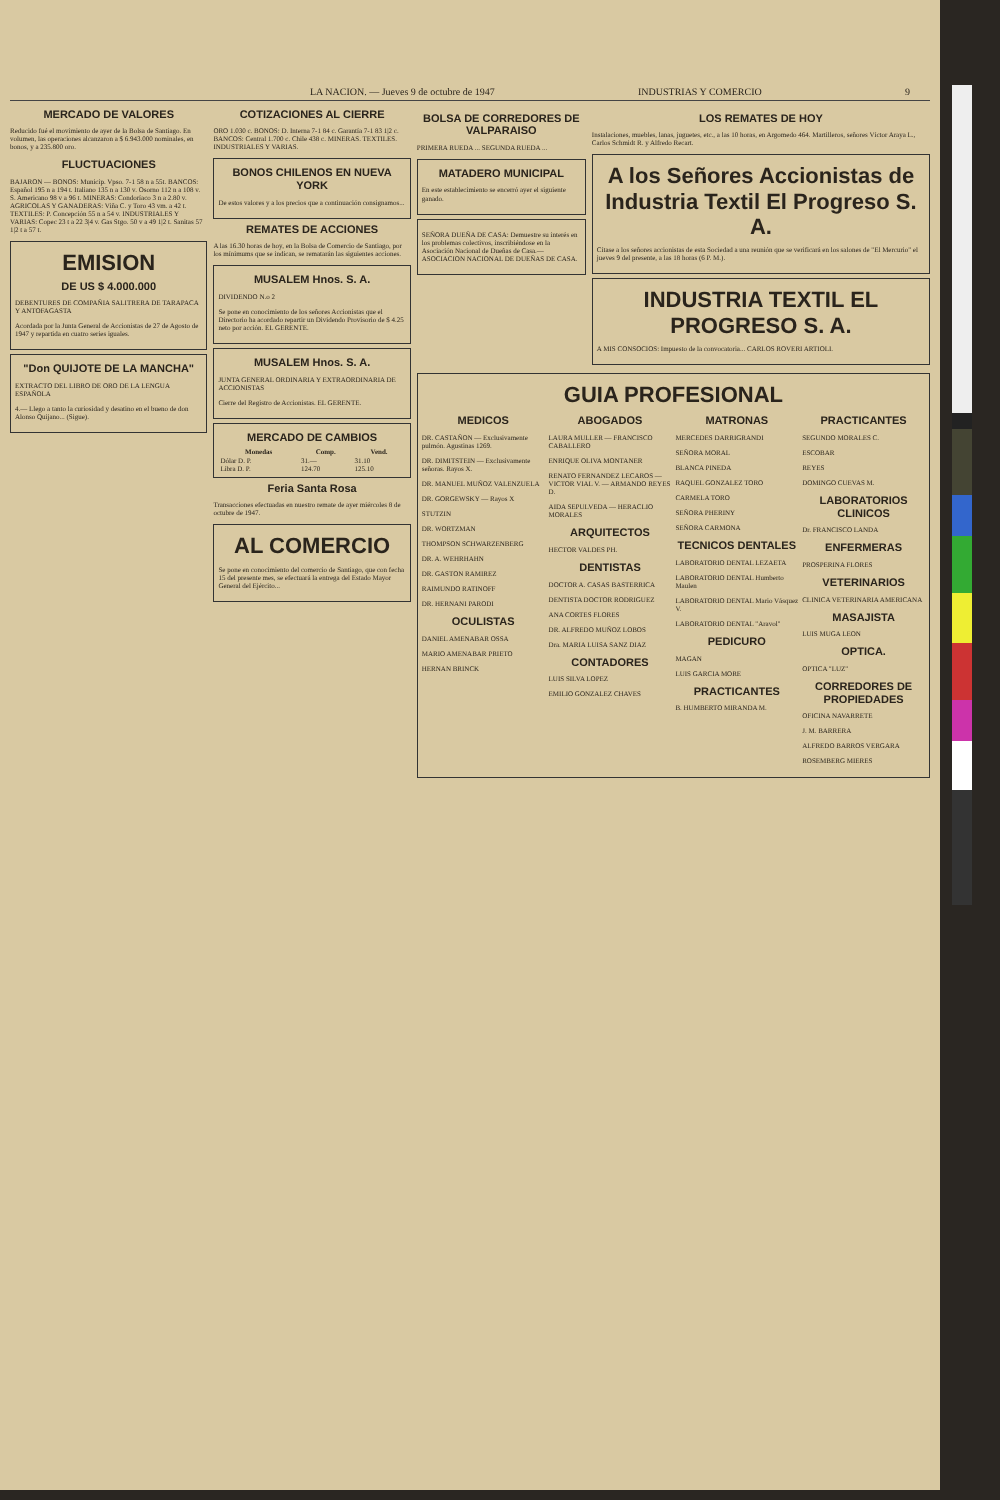LA NACION. — Jueves 9 de octubre de 1947 INDUSTRIAS Y COMERCIO 9
MERCADO DE VALORES
Reducido fué el movimiento de ayer de la Bolsa de Santiago. En volumen, las operaciones alcanzaron a $ 6.943.000 nominales, en bonos, y a 235.800 oro.
FLUCTUACIONES
BAJARON — BONOS: Municip. Vpso. 7-1 58 n a 55t. BANCOS: Español 195 n a 194 t. Italiano 135 n a 130 v. Osorno 112 n a 108 v. S. Americano 98 v a 96 t. MINERAS: Condoríaco 3 n a 2.80 v. AGRICOLAS Y GANADERAS: Viña C. y Toro 43 vm. a 42 t. TEXTILES: P. Concepción 55 n a 54 v. INDUSTRIALES Y VARIAS: Copec 23 t a 22 3|4 v. Gas Stgo. 50 v a 49 1|2 t. Sanitas 57 1|2 t a 57 t.
EMISION
DE US $ 4.000.000
DEBENTURES DE COMPAÑIA SALITRERA DE TARAPACA Y ANTOFAGASTA
Acordada por la Junta General de Accionistas de 27 de Agosto de 1947 y repartida en cuatro series iguales.
"Don QUIJOTE DE LA MANCHA"
EXTRACTO DEL LIBRO DE ORO DE LA LENGUA ESPAÑOLA
4.— Llego a tanto la curiosidad y desatino en el bueno de don Alonso Quijano... (Sigue).
COTIZACIONES AL CIERRE
ORO 1.030 c. BONOS: D. Interna 7-1 84 c. Garantía 7-1 83 1|2 c. BANCOS: Central 1.700 c. Chile 438 c. MINERAS. TEXTILES. INDUSTRIALES Y VARIAS.
BONOS CHILENOS EN NUEVA YORK
De estos valores y a los precios que a continuación consignamos...
REMATES DE ACCIONES
A las 16.30 horas de hoy, en la Bolsa de Comercio de Santiago, por los mínimums que se indican, se rematarán las siguientes acciones.
MUSALEM Hnos. S. A.
DIVIDENDO N.o 2
Se pone en conocimiento de los señores Accionistas que el Directorio ha acordado repartir un Dividendo Provisorio de $ 4.25 neto por acción. EL GERENTE.
MUSALEM Hnos. S. A.
JUNTA GENERAL ORDINARIA Y EXTRAORDINARIA DE ACCIONISTAS
Cierre del Registro de Accionistas. EL GERENTE.
MERCADO DE CAMBIOS
| Monedas | Comp. | Vend. |
| --- | --- | --- |
| Dólar D. P. | 31.— | 31.10 |
| Libra D. P. | 124.70 | 125.10 |
Feria Santa Rosa
Transacciones efectuadas en nuestro remate de ayer miércoles 8 de octubre de 1947.
AL COMERCIO
Se pone en conocimiento del comercio de Santiago, que con fecha 15 del presente mes, se efectuará la entrega del Estado Mayor General del Ejército...
BOLSA DE CORREDORES DE VALPARAISO
PRIMERA RUEDA ... SEGUNDA RUEDA ...
MATADERO MUNICIPAL
En este establecimiento se encerró ayer el siguiente ganado.
SEÑORA DUEÑA DE CASA: Demuestre su interés en los problemas colectivos, inscribiéndose en la Asociación Nacional de Dueñas de Casa.—ASOCIACION NACIONAL DE DUEÑAS DE CASA.
LOS REMATES DE HOY
Instalaciones, muebles, lanas, juguetes, etc., a las 10 horas, en Argomedo 464. Martilleros, señores Víctor Araya L., Carlos Schmidt R. y Alfredo Recart.
A los Señores Accionistas de Industria Textil El Progreso S. A.
Cítase a los señores accionistas de esta Sociedad a una reunión que se verificará en los salones de "El Mercurio" el jueves 9 del presente, a las 18 horas (6 P. M.).
INDUSTRIA TEXTIL EL PROGRESO S. A.
A MIS CONSOCIOS: Impuesto de la convocatoria... CARLOS ROVERI ARTIOLI.
GUIA PROFESIONAL
MEDICOS
DR. CASTAÑON — Exclusivamente pulmón. Agustinas 1269.
DR. DIMITSTEIN — Exclusivamente señoras. Rayos X.
DR. MANUEL MUÑOZ VALENZUELA
DR. GORGEWSKY — Rayos X
STUTZIN
DR. WORTZMAN
THOMPSON SCHWARZENBERG
DR. A. WEHRHAHN
DR. GASTON RAMIREZ
RAIMUNDO RATINOFF
DR. HERNANI PARODI
OCULISTAS
DANIEL AMENABAR OSSA
MARIO AMENABAR PRIETO
HERNAN BRINCK
ABOGADOS
LAURA MULLER — FRANCISCO CABALLERO
ENRIQUE OLIVA MONTANER
RENATO FERNANDEZ LECAROS — VICTOR VIAL V. — ARMANDO REYES D.
AIDA SEPULVEDA — HERACLIO MORALES
ARQUITECTOS
HECTOR VALDES PH.
DENTISTAS
DOCTOR A. CASAS BASTERRICA
DENTISTA DOCTOR RODRIGUEZ
ANA CORTES FLORES
DR. ALFREDO MUÑOZ LOBOS
Dra. MARIA LUISA SANZ DIAZ
CONTADORES
LUIS SILVA LOPEZ
EMILIO GONZALEZ CHAVES
MATRONAS
MERCEDES DARRIGRANDI
SEÑORA MORAL
BLANCA PINEDA
RAQUEL GONZALEZ TORO
CARMELA TORO
SEÑORA PHERINY
SEÑORA CARMONA
TECNICOS DENTALES
LABORATORIO DENTAL LEZAETA
LABORATORIO DENTAL Humberto Maulen
LABORATORIO DENTAL Mario Vásquez V.
LABORATORIO DENTAL "Aravol"
PEDICURO
MAGAN
LUIS GARCIA MORE
PRACTICANTES
B. HUMBERTO MIRANDA M.
PRACTICANTES
SEGUNDO MORALES C.
ESCOBAR
REYES
DOMINGO CUEVAS M.
LABORATORIOS CLINICOS
Dr. FRANCISCO LANDA
ENFERMERAS
PROSPERINA FLORES
VETERINARIOS
CLINICA VETERINARIA AMERICANA
MASAJISTA
LUIS MUGA LEON
OPTICA.
OPTICA "LUZ"
CORREDORES DE PROPIEDADES
OFICINA NAVARRETE
J. M. BARRERA
ALFREDO BARROS VERGARA
ROSEMBERG MIERES